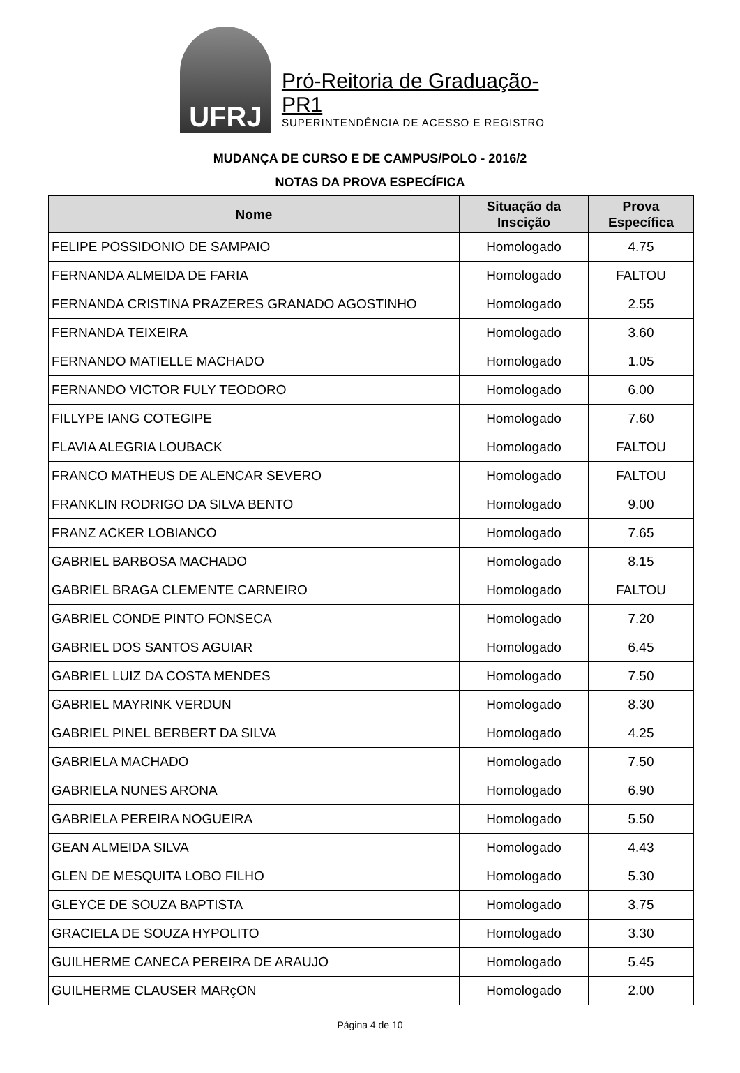UFRJ
Pró-Reitoria de Graduação-PR1
SUPERINTENDÊNCIA DE ACESSO E REGISTRO
MUDANÇA DE CURSO E DE CAMPUS/POLO - 2016/2
NOTAS DA PROVA ESPECÍFICA
| Nome | Situação da Inscição | Prova Específica |
| --- | --- | --- |
| FELIPE POSSIDONIO DE SAMPAIO | Homologado | 4.75 |
| FERNANDA ALMEIDA DE FARIA | Homologado | FALTOU |
| FERNANDA CRISTINA PRAZERES GRANADO AGOSTINHO | Homologado | 2.55 |
| FERNANDA TEIXEIRA | Homologado | 3.60 |
| FERNANDO MATIELLE MACHADO | Homologado | 1.05 |
| FERNANDO VICTOR FULY TEODORO | Homologado | 6.00 |
| FILLYPE IANG COTEGIPE | Homologado | 7.60 |
| FLAVIA ALEGRIA LOUBACK | Homologado | FALTOU |
| FRANCO MATHEUS DE ALENCAR SEVERO | Homologado | FALTOU |
| FRANKLIN RODRIGO DA SILVA BENTO | Homologado | 9.00 |
| FRANZ ACKER LOBIANCO | Homologado | 7.65 |
| GABRIEL BARBOSA MACHADO | Homologado | 8.15 |
| GABRIEL BRAGA CLEMENTE CARNEIRO | Homologado | FALTOU |
| GABRIEL CONDE PINTO FONSECA | Homologado | 7.20 |
| GABRIEL DOS SANTOS AGUIAR | Homologado | 6.45 |
| GABRIEL LUIZ DA COSTA MENDES | Homologado | 7.50 |
| GABRIEL MAYRINK VERDUN | Homologado | 8.30 |
| GABRIEL PINEL BERBERT DA SILVA | Homologado | 4.25 |
| GABRIELA MACHADO | Homologado | 7.50 |
| GABRIELA NUNES ARONA | Homologado | 6.90 |
| GABRIELA PEREIRA NOGUEIRA | Homologado | 5.50 |
| GEAN ALMEIDA SILVA | Homologado | 4.43 |
| GLEN DE MESQUITA LOBO FILHO | Homologado | 5.30 |
| GLEYCE DE SOUZA BAPTISTA | Homologado | 3.75 |
| GRACIELA DE SOUZA HYPOLITO | Homologado | 3.30 |
| GUILHERME CANECA PEREIRA DE ARAUJO | Homologado | 5.45 |
| GUILHERME CLAUSER MARçON | Homologado | 2.00 |
Página 4 de 10